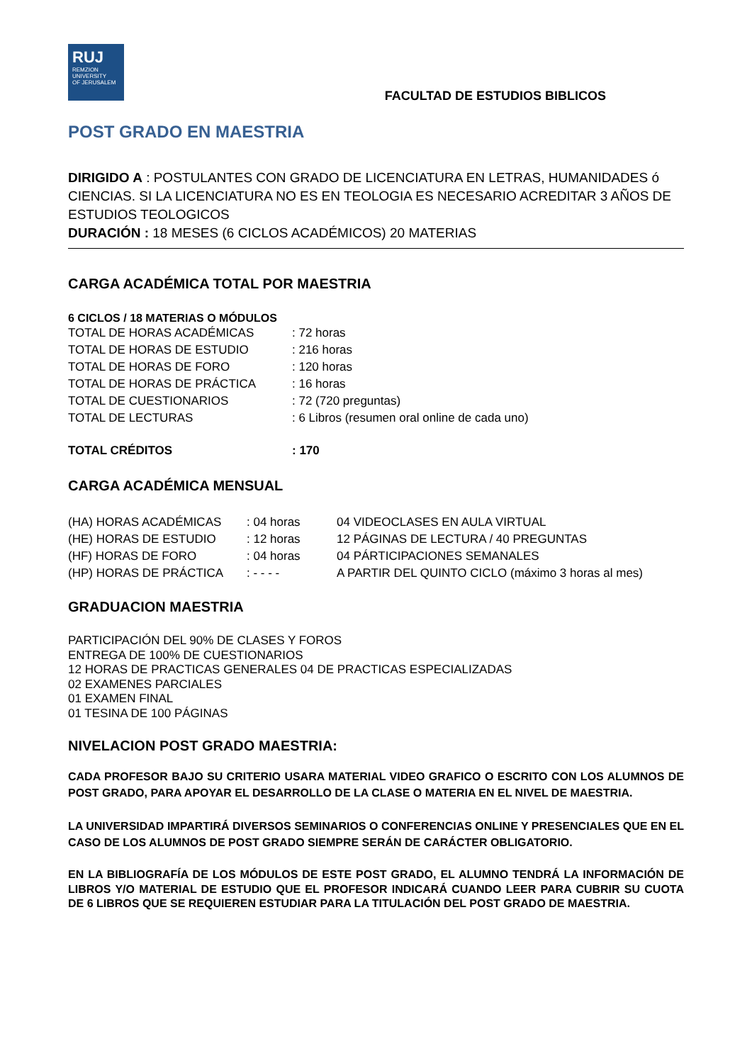RUJ
REMZION
UNIVERSITY
OF JERUSALEM
FACULTAD DE ESTUDIOS BIBLICOS
POST GRADO EN MAESTRIA
DIRIGIDO A : POSTULANTES CON GRADO DE LICENCIATURA EN LETRAS, HUMANIDADES ó CIENCIAS. SI LA LICENCIATURA NO ES EN TEOLOGIA ES NECESARIO ACREDITAR 3 AÑOS DE ESTUDIOS TEOLOGICOS
DURACIÓN : 18 MESES (6 CICLOS ACADÉMICOS) 20 MATERIAS
CARGA ACADÉMICA TOTAL POR MAESTRIA
6 CICLOS / 18 MATERIAS O MÓDULOS
| TOTAL DE HORAS ACADÉMICAS | : 72 horas |
| TOTAL DE HORAS DE ESTUDIO | : 216 horas |
| TOTAL DE HORAS DE FORO | : 120 horas |
| TOTAL DE HORAS DE PRÁCTICA | : 16 horas |
| TOTAL DE CUESTIONARIOS | : 72 (720 preguntas) |
| TOTAL DE LECTURAS | : 6 Libros (resumen oral online de cada uno) |
| TOTAL CRÉDITOS | : 170 |
CARGA ACADÉMICA MENSUAL
| (HA) HORAS ACADÉMICAS | : 04 horas | 04 VIDEOCLASES EN AULA VIRTUAL |
| (HE) HORAS DE ESTUDIO | : 12 horas | 12 PÁGINAS DE LECTURA / 40 PREGUNTAS |
| (HF) HORAS DE FORO | : 04 horas | 04 PÁRTICIPACIONES SEMANALES |
| (HP) HORAS DE PRÁCTICA | : - - - - | A PARTIR DEL QUINTO CICLO (máximo 3 horas al mes) |
GRADUACION MAESTRIA
PARTICIPACIÓN DEL 90% DE CLASES Y FOROS
ENTREGA DE 100% DE CUESTIONARIOS
12 HORAS DE PRACTICAS GENERALES 04 DE PRACTICAS ESPECIALIZADAS
02 EXAMENES PARCIALES
01 EXAMEN FINAL
01 TESINA DE 100 PÁGINAS
NIVELACION POST GRADO MAESTRIA:
CADA PROFESOR BAJO SU CRITERIO USARA MATERIAL VIDEO GRAFICO O ESCRITO CON LOS ALUMNOS DE POST GRADO, PARA APOYAR EL DESARROLLO DE LA CLASE O MATERIA EN EL NIVEL DE MAESTRIA.
LA UNIVERSIDAD IMPARTIRÁ DIVERSOS SEMINARIOS O CONFERENCIAS ONLINE Y PRESENCIALES QUE EN EL CASO DE LOS ALUMNOS DE POST GRADO SIEMPRE SERÁN DE CARÁCTER OBLIGATORIO.
EN LA BIBLIOGRAFÍA DE LOS MÓDULOS DE ESTE POST GRADO, EL ALUMNO TENDRÁ LA INFORMACIÓN DE LIBROS Y/O MATERIAL DE ESTUDIO QUE EL PROFESOR INDICARÁ CUANDO LEER PARA CUBRIR SU CUOTA DE 6 LIBROS QUE SE REQUIEREN ESTUDIAR PARA LA TITULACIÓN DEL POST GRADO DE MAESTRIA.